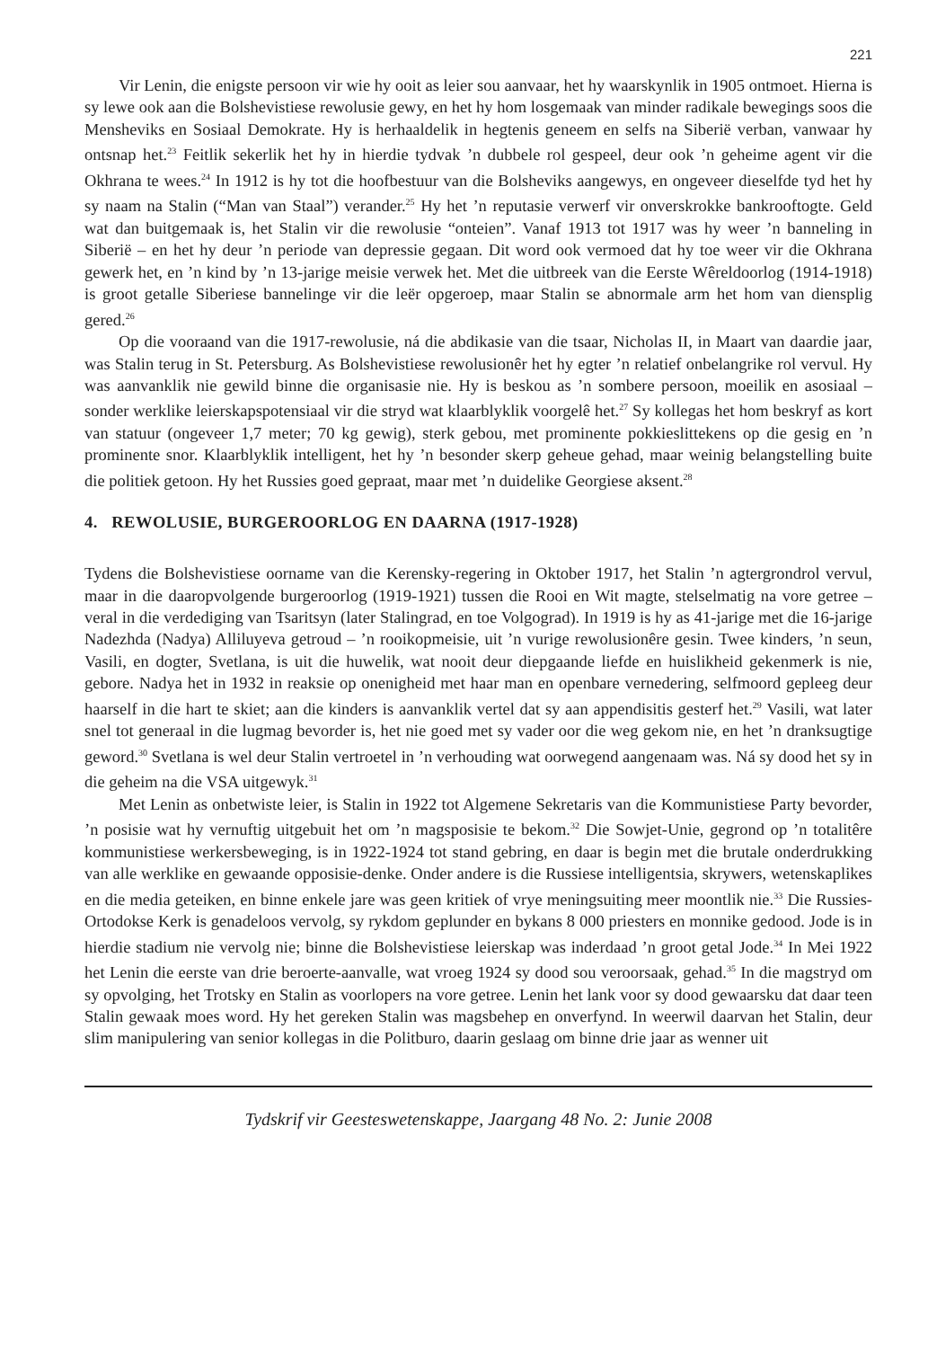221
Vir Lenin, die enigste persoon vir wie hy ooit as leier sou aanvaar, het hy waarskynlik in 1905 ontmoet. Hierna is sy lewe ook aan die Bolshevistiese rewolusie gewy, en het hy hom losgemaak van minder radikale bewegings soos die Mensheviks en Sosiaal Demokrate. Hy is herhaaldelik in hegtenis geneem en selfs na Siberië verban, vanwaar hy ontsnap het.<sup>23</sup> Feitlik sekerlik het hy in hierdie tydvak ’n dubbele rol gespeel, deur ook ’n geheime agent vir die Okhrana te wees.<sup>24</sup> In 1912 is hy tot die hoofbestuur van die Bolsheviks aangewys, en ongeveer dieselfde tyd het hy sy naam na Stalin (“Man van Staal”) verander.<sup>25</sup> Hy het ’n reputasie verwerf vir onverskrokke bankrooftogte. Geld wat dan buitgemaak is, het Stalin vir die rewolusie “onteien”. Vanaf 1913 tot 1917 was hy weer ’n banneling in Siberië – en het hy deur ’n periode van depressie gegaan. Dit word ook vermoed dat hy toe weer vir die Okhrana gewerk het, en ’n kind by ’n 13-jarige meisie verwek het. Met die uitbreek van die Eerste Wêreldoorlog (1914-1918) is groot getalle Siberiese bannelinge vir die leër opgeroep, maar Stalin se abnormale arm het hom van diensplig gered.<sup>26</sup>
Op die vooraand van die 1917-rewolusie, ná die abdikasie van die tsaar, Nicholas II, in Maart van daardie jaar, was Stalin terug in St. Petersburg. As Bolshevistiese rewolusionêr het hy egter ’n relatief onbelangrike rol vervul. Hy was aanvanklik nie gewild binne die organisasie nie. Hy is beskou as ’n sombere persoon, moeilik en asosiaal – sonder werklike leierskapspotensiaal vir die stryd wat klaarblyklik voorgelê het.<sup>27</sup> Sy kollegas het hom beskryf as kort van statuur (ongeveer 1,7 meter; 70 kg gewig), sterk gebou, met prominente pokkieslittekens op die gesig en ’n prominente snor. Klaarblyklik intelligent, het hy ’n besonder skerp geheue gehad, maar weinig belangstelling buite die politiek getoon. Hy het Russies goed gepraat, maar met ’n duidelike Georgiese aksent.<sup>28</sup>
4. REWOLUSIE, BURGEROORLOG EN DAARNA (1917-1928)
Tydens die Bolshevistiese oorname van die Kerensky-regering in Oktober 1917, het Stalin ’n agtergrondrol vervul, maar in die daaropvolgende burgeroorlog (1919-1921) tussen die Rooi en Wit magte, stelselmatig na vore getree – veral in die verdediging van Tsaritsyn (later Stalingrad, en toe Volgograd). In 1919 is hy as 41-jarige met die 16-jarige Nadezhda (Nadya) Alliluyeva getroud – ’n rooikopmeisie, uit ’n vurige rewolusionêre gesin. Twee kinders, ’n seun, Vasili, en dogter, Svetlana, is uit die huwelik, wat nooit deur diepgaande liefde en huislikheid gekenmerk is nie, gebore. Nadya het in 1932 in reaksie op onenigheid met haar man en openbare vernedering, selfmoord gepleeg deur haarself in die hart te skiet; aan die kinders is aanvanklik vertel dat sy aan appendisitis gesterf het.<sup>29</sup> Vasili, wat later snel tot generaal in die lugmag bevorder is, het nie goed met sy vader oor die weg gekom nie, en het ’n dranksugtige geword.<sup>30</sup> Svetlana is wel deur Stalin vertroetel in ’n verhouding wat oorwegend aangenaam was. Ná sy dood het sy in die geheim na die VSA uitgewyk.<sup>31</sup>
Met Lenin as onbetwiste leier, is Stalin in 1922 tot Algemene Sekretaris van die Kommunistiese Party bevorder, ’n posisie wat hy vernuftig uitgebuit het om ’n magsposisie te bekom.<sup>32</sup> Die Sowjet-Unie, gegrond op ’n totalitêre kommunistiese werkersbeweging, is in 1922-1924 tot stand gebring, en daar is begin met die brutale onderdrukking van alle werklike en gewaande opposisie-denke. Onder andere is die Russiese intelligentsia, skrywers, wetenskaplikes en die media geteiken, en binne enkele jare was geen kritiek of vrye meningsuiting meer moontlik nie.<sup>33</sup> Die Russies-Ortodokse Kerk is genadeloos vervolg, sy rykdom geplunder en bykans 8 000 priesters en monnike gedood. Jode is in hierdie stadium nie vervolg nie; binne die Bolshevistiese leierskap was inderdaad ’n groot getal Jode.<sup>34</sup> In Mei 1922 het Lenin die eerste van drie beroerte-aanvalle, wat vroeg 1924 sy dood sou veroorsaak, gehad.<sup>35</sup> In die magstryd om sy opvolging, het Trotsky en Stalin as voorlopers na vore getree. Lenin het lank voor sy dood gewaarsku dat daar teen Stalin gewaak moes word. Hy het gereken Stalin was magsbehep en onverfynd. In weerwil daarvan het Stalin, deur slim manipulering van senior kollegas in die Politburo, daarin geslaag om binne drie jaar as wenner uit
Tydskrif vir Geesteswetenskappe, Jaargang 48 No. 2: Junie 2008